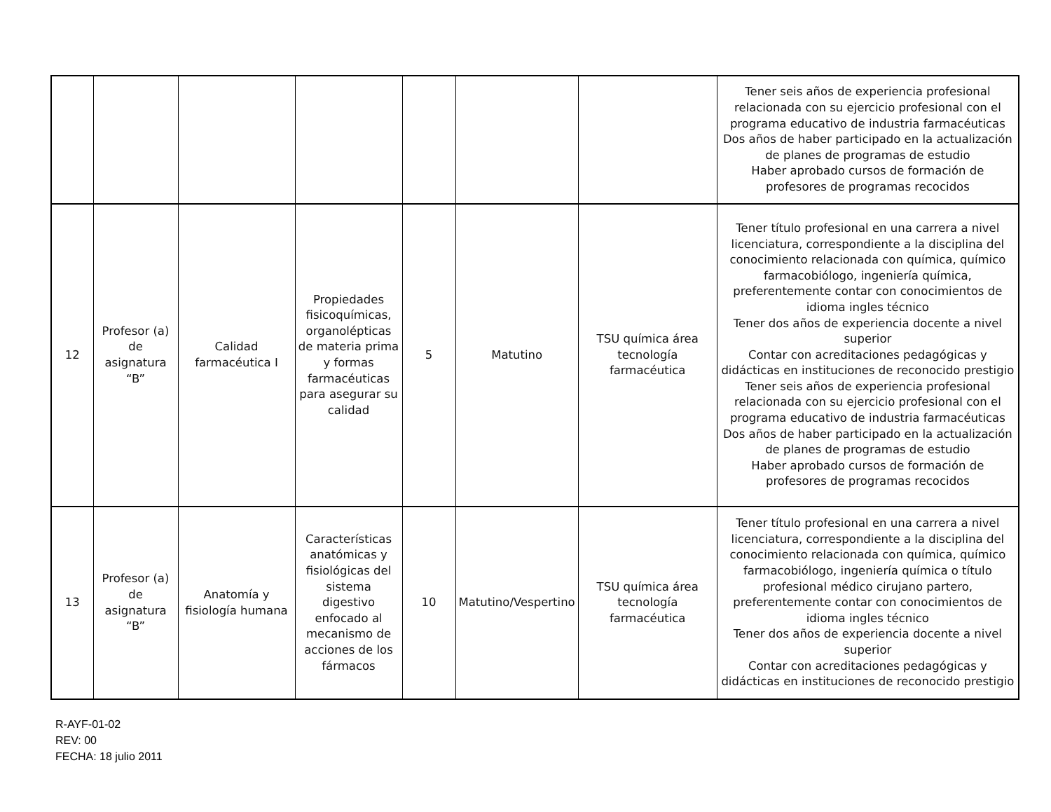| | | | | | | | Tener seis años de experiencia profesional relacionada con su ejercicio profesional con el programa educativo de industria farmacéuticas Dos años de haber participado en la actualización de planes de programas de estudio Haber aprobado cursos de formación de profesores de programas recocidos |
| 12 | Profesor (a) de asignatura “B” | Calidad farmacéutica I | Propiedades fisicoquímicas, organolépticas de materia prima y formas farmacéuticas para asegurar su calidad | 5 | Matutino | TSU química área tecnología farmacéutica | Tener título profesional en una carrera a nivel licenciatura, correspondiente a la disciplina del conocimiento relacionada con química, químico farmacobiólogo, ingeniería química, preferentemente contar con conocimientos de idioma ingles técnico Tener dos años de experiencia docente a nivel superior Contar con acreditaciones pedagógicas y didácticas en instituciones de reconocido prestigio Tener seis años de experiencia profesional relacionada con su ejercicio profesional con el programa educativo de industria farmacéuticas Dos años de haber participado en la actualización de planes de programas de estudio Haber aprobado cursos de formación de profesores de programas recocidos |
| 13 | Profesor (a) de asignatura “B” | Anatomía y fisiología humana | Características anatómicas y fisiológicas del sistema digestivo enfocado al mecanismo de acciones de los fármacos | 10 | Matutino/Vespertino | TSU química área tecnología farmacéutica | Tener título profesional en una carrera a nivel licenciatura, correspondiente a la disciplina del conocimiento relacionada con química, químico farmacobiólogo, ingeniería química o título profesional médico cirujano partero, preferentemente contar con conocimientos de idioma ingles técnico Tener dos años de experiencia docente a nivel superior Contar con acreditaciones pedagógicas y didácticas en instituciones de reconocido prestigio |
R-AYF-01-02
REV: 00
FECHA: 18 julio 2011